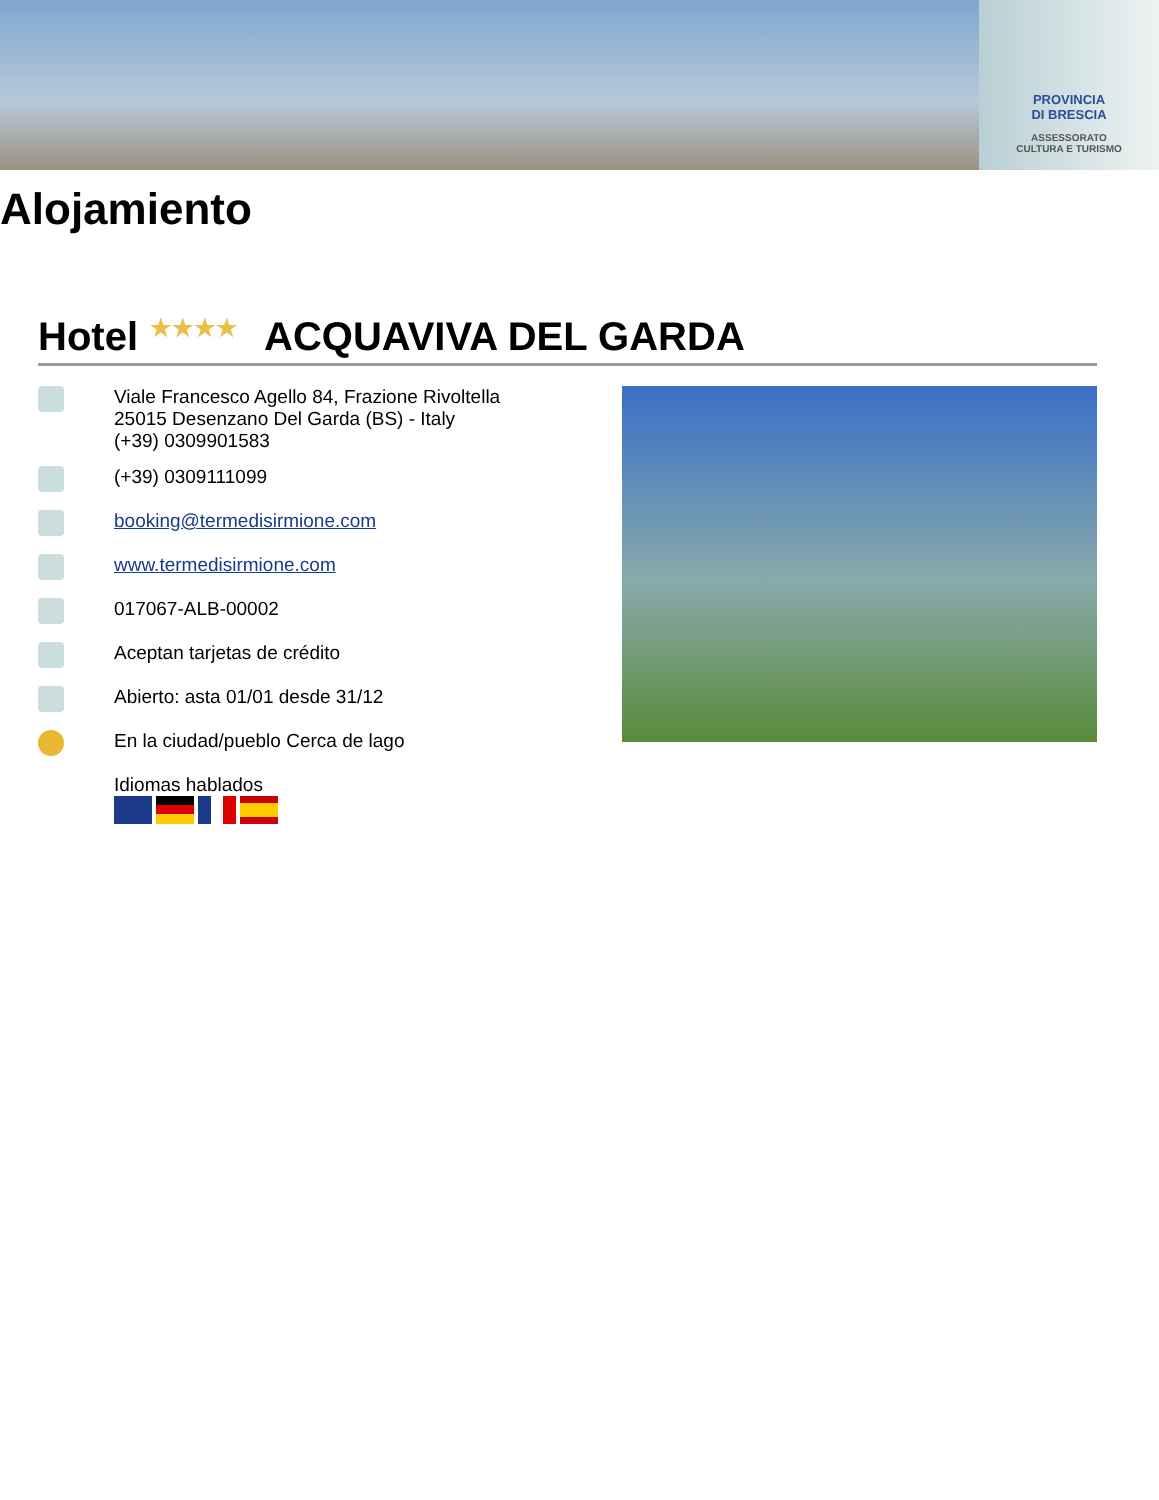PROVINCIA
DI BRESCIA
ASSESSORATO
CULTURA E TURISMO
Alojamiento
Hotel ★★★★ ACQUAVIVA DEL GARDA
Viale Francesco Agello 84, Frazione Rivoltella
25015 Desenzano Del Garda (BS) - Italy
(+39) 0309901583
(+39) 0309111099
booking@termedisirmione.com
www.termedisirmione.com
017067-ALB-00002
Aceptan tarjetas de crédito
Abierto: asta 01/01 desde 31/12
En la ciudad/pueblo Cerca de lago
Idiomas hablados